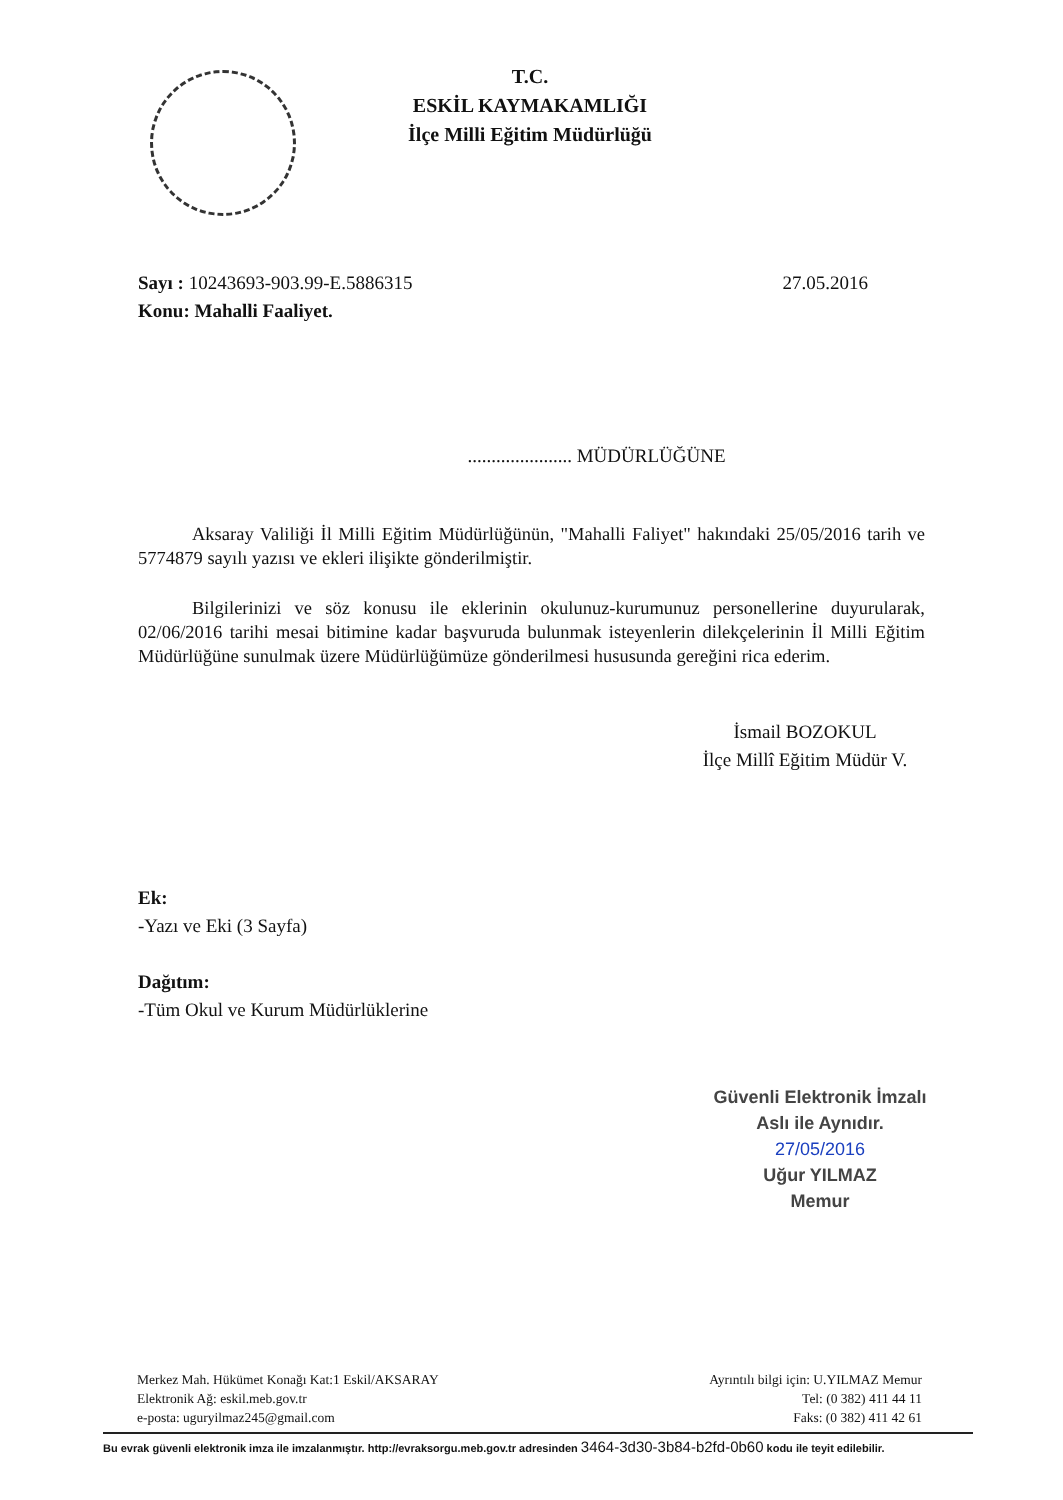T.C.
ESKİL KAYMAKAMLIĞI
İlçe Milli Eğitim Müdürlüğü
Sayı : 10243693-903.99-E.5886315
27.05.2016
Konu: Mahalli Faaliyet.
...................... MÜDÜRLÜĞÜNE
Aksaray Valiliği İl Milli Eğitim Müdürlüğünün, "Mahalli Faliyet" hakındaki 25/05/2016 tarih ve 5774879 sayılı yazısı ve ekleri ilişikte gönderilmiştir.
Bilgilerinizi ve söz konusu ile eklerinin okulunuz-kurumunuz personellerine duyurularak, 02/06/2016 tarihi mesai bitimine kadar başvuruda bulunmak isteyenlerin dilekçelerinin İl Milli Eğitim Müdürlüğüne sunulmak üzere Müdürlüğümüze gönderilmesi hususunda gereğini rica ederim.
İsmail BOZOKUL
İlçe Millî Eğitim Müdür V.
Ek:
-Yazı ve Eki (3 Sayfa)
Dağıtım:
-Tüm Okul ve Kurum Müdürlüklerine
Güvenli Elektronik İmzalı
Aslı ile Aynıdır.
27/05/2016
Uğur YILMAZ
Memur
Merkez Mah. Hükümet Konağı Kat:1 Eskil/AKSARAY
Elektronik Ağ: eskil.meb.gov.tr
e-posta: uguryilmaz245@gmail.com
Ayrıntılı bilgi için: U.YILMAZ Memur
Tel: (0 382) 411 44 11
Faks: (0 382) 411 42 61
Bu evrak güvenli elektronik imza ile imzalanmıştır. http://evraksorgu.meb.gov.tr adresinden 3464-3d30-3b84-b2fd-0b60 kodu ile teyit edilebilir.